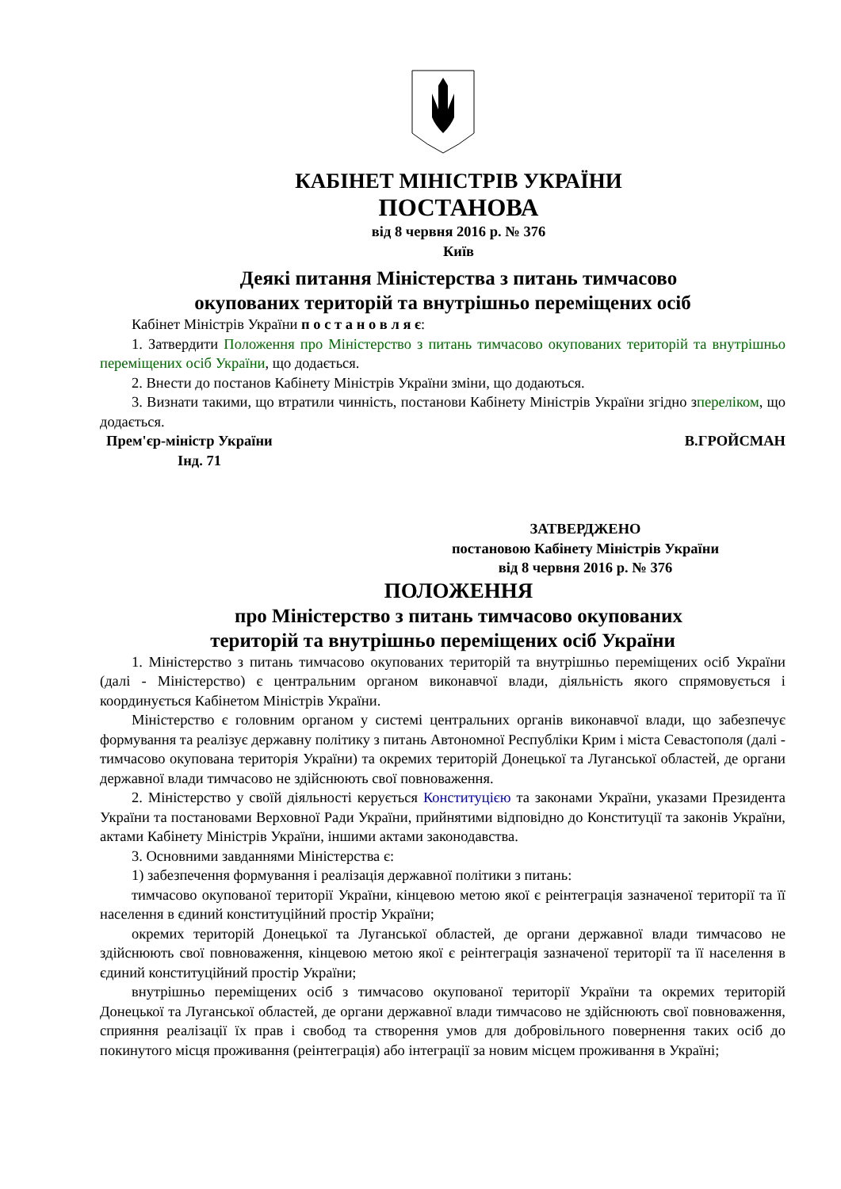КАБІНЕТ МІНІСТРІВ УКРАЇНИ
ПОСТАНОВА
від 8 червня 2016 р. № 376
Київ
Деякі питання Міністерства з питань тимчасово
окупованих територій та внутрішньо переміщених осіб
Кабінет Міністрів України п о с т а н о в л я є:
1. Затвердити Положення про Міністерство з питань тимчасово окупованих територій та внутрішньо переміщених осіб України, що додається.
2. Внести до постанов Кабінету Міністрів України зміни, що додаються.
3. Визнати такими, що втратили чинність, постанови Кабінету Міністрів України згідно зпереліком, що додається.
Прем'єр-міністр України В.ГРОЙСМАН
Інд. 71
ЗАТВЕРДЖЕНО
постановою Кабінету Міністрів України
від 8 червня 2016 р. № 376
ПОЛОЖЕННЯ
про Міністерство з питань тимчасово окупованих
територій та внутрішньо переміщених осіб України
1. Міністерство з питань тимчасово окупованих територій та внутрішньо переміщених осіб України (далі - Міністерство) є центральним органом виконавчої влади, діяльність якого спрямовується і координується Кабінетом Міністрів України.
Міністерство є головним органом у системі центральних органів виконавчої влади, що забезпечує формування та реалізує державну політику з питань Автономної Республіки Крим і міста Севастополя (далі - тимчасово окупована територія України) та окремих територій Донецької та Луганської областей, де органи державної влади тимчасово не здійснюють свої повноваження.
2. Міністерство у своїй діяльності керується Конституцією та законами України, указами Президента України та постановами Верховної Ради України, прийнятими відповідно до Конституції та законів України, актами Кабінету Міністрів України, іншими актами законодавства.
3. Основними завданнями Міністерства є:
1) забезпечення формування і реалізація державної політики з питань:
тимчасово окупованої території України, кінцевою метою якої є реінтеграція зазначеної території та її населення в єдиний конституційний простір України;
окремих територій Донецької та Луганської областей, де органи державної влади тимчасово не здійснюють свої повноваження, кінцевою метою якої є реінтеграція зазначеної території та її населення в єдиний конституційний простір України;
внутрішньо переміщених осіб з тимчасово окупованої території України та окремих територій Донецької та Луганської областей, де органи державної влади тимчасово не здійснюють свої повноваження, сприяння реалізації їх прав і свобод та створення умов для добровільного повернення таких осіб до покинутого місця проживання (реінтеграція) або інтеграції за новим місцем проживання в Україні;